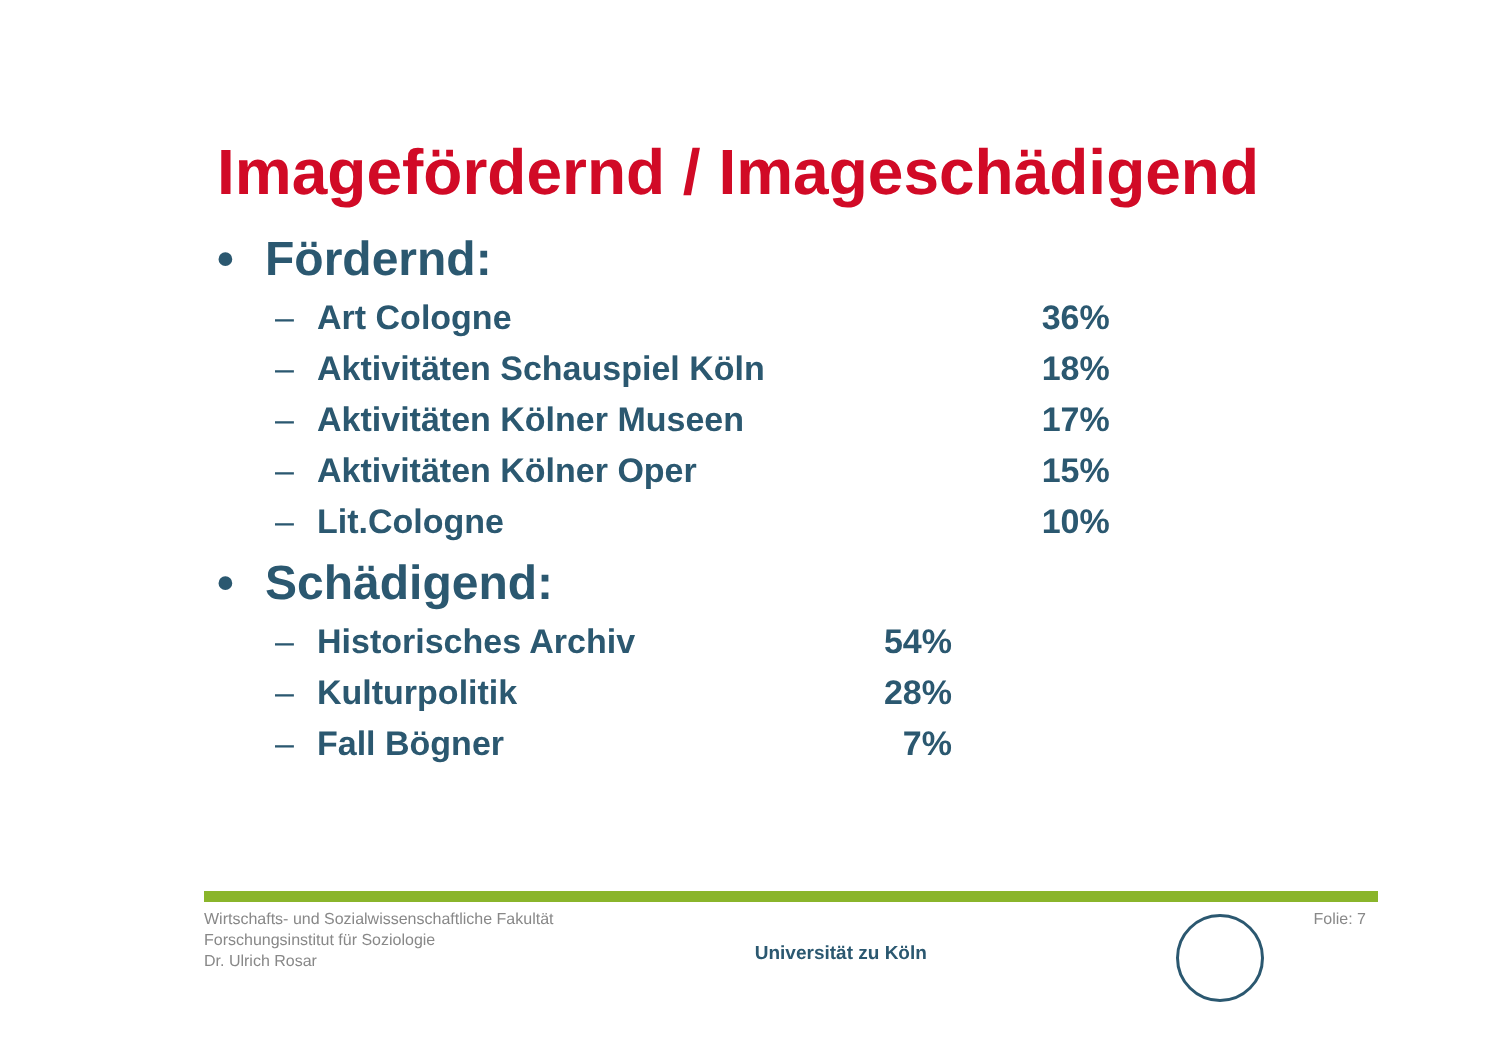Imagefördernd / Imageschädigend
• Fördernd:
| – | Art Cologne | | 36% |
| – | Aktivitäten Schauspiel Köln | | 18% |
| – | Aktivitäten Kölner Museen | | 17% |
| – | Aktivitäten Kölner Oper | | 15% |
| – | Lit.Cologne | | 10% |
• Schädigend:
| – | Historisches Archiv | 54% |
| – | Kulturpolitik | 28% |
| – | Fall Bögner | 7% |
Wirtschafts- und Sozialwissenschaftliche Fakultät
Forschungsinstitut für Soziologie
Dr. Ulrich Rosar
Universität zu Köln
Folie: 7